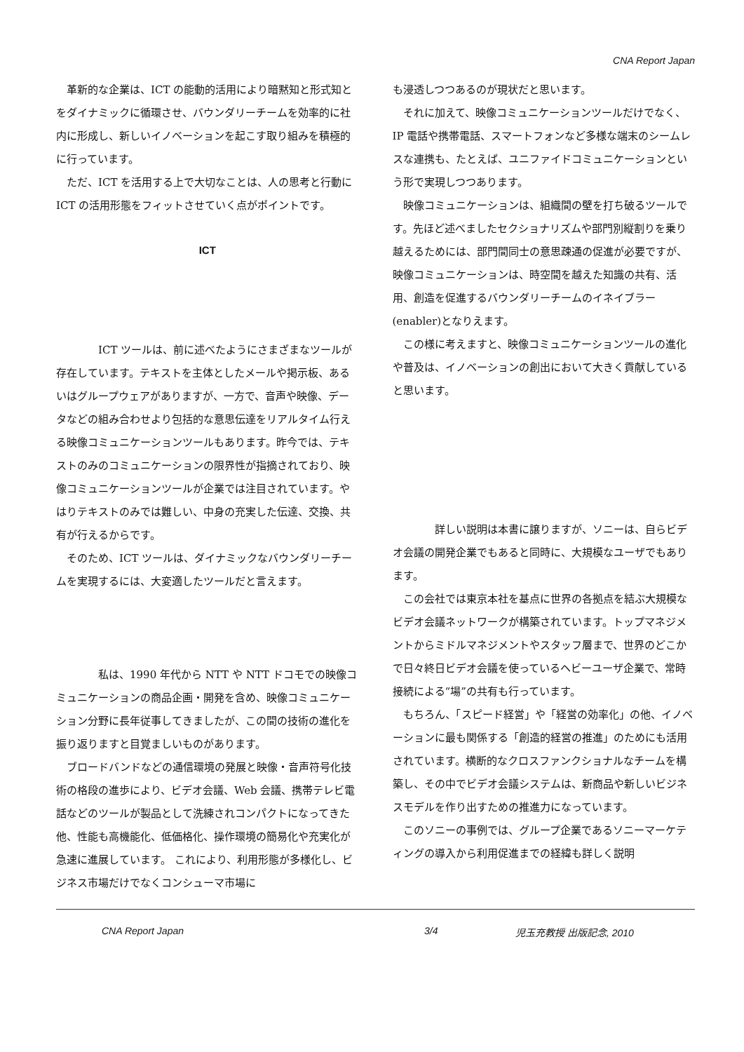CNA Report Japan
　革新的な企業は、ICT の能動的活用により暗黙知と形式知とをダイナミックに循環させ、バウンダリーチームを効率的に社内に形成し、新しいイノベーションを起こす取り組みを積極的に行っています。
　ただ、ICT を活用する上で大切なことは、人の思考と行動に ICT の活用形態をフィットさせていく点がポイントです。
ICT
　　　　ICT ツールは、前に述べたようにさまざまなツールが存在しています。テキストを主体としたメールや掲示板、あるいはグループウェアがありますが、一方で、音声や映像、データなどの組み合わせより包括的な意思伝達をリアルタイム行える映像コミュニケーションツールもあります。昨今では、テキストのみのコミュニケーションの限界性が指摘されており、映像コミュニケーションツールが企業では注目されています。やはりテキストのみでは難しい、中身の充実した伝達、交換、共有が行えるからです。
　そのため、ICT ツールは、ダイナミックなバウンダリーチームを実現するには、大変適したツールだと言えます。
　　　　私は、1990 年代から NTT や NTT ドコモでの映像コミュニケーションの商品企画・開発を含め、映像コミュニケーション分野に長年従事してきましたが、この間の技術の進化を振り返りますと目覚ましいものがあります。
　ブロードバンドなどの通信環境の発展と映像・音声符号化技術の格段の進歩により、ビデオ会議、Web 会議、携帯テレビ電話などのツールが製品として洗練されコンパクトになってきた他、性能も高機能化、低価格化、操作環境の簡易化や充実化が急速に進展しています。 これにより、利用形態が多様化し、ビジネス市場だけでなくコンシューマ市場に
も浸透しつつあるのが現状だと思います。
　それに加えて、映像コミュニケーションツールだけでなく、IP 電話や携帯電話、スマートフォンなど多様な端末のシームレスな連携も、たとえば、ユニファイドコミュニケーションという形で実現しつつあります。
　映像コミュニケーションは、組織間の壁を打ち破るツールです。先ほど述べましたセクショナリズムや部門別縦割りを乗り越えるためには、部門間同士の意思疎通の促進が必要ですが、映像コミュニケーションは、時空間を越えた知識の共有、活用、創造を促進するバウンダリーチームのイネイブラー(enabler)となりえます。
　この様に考えますと、映像コミュニケーションツールの進化や普及は、イノベーションの創出において大きく貢献していると思います。
　　　　詳しい説明は本書に譲りますが、ソニーは、自らビデオ会議の開発企業でもあると同時に、大規模なユーザでもあります。
　この会社では東京本社を基点に世界の各拠点を結ぶ大規模なビデオ会議ネットワークが構築されています。トップマネジメントからミドルマネジメントやスタッフ層まで、世界のどこかで日々終日ビデオ会議を使っているヘビーユーザ企業で、常時接続による“場”の共有も行っています。
　もちろん、「スピード経営」や「経営の効率化」の他、イノベーションに最も関係する「創造的経営の推進」のためにも活用されています。横断的なクロスファンクショナルなチームを構築し、その中でビデオ会議システムは、新商品や新しいビジネスモデルを作り出すための推進力になっています。
　このソニーの事例では、グループ企業であるソニーマーケティングの導入から利用促進までの経緯も詳しく説明
CNA Report Japan 3/4 児玉充教授 出版記念, 2010